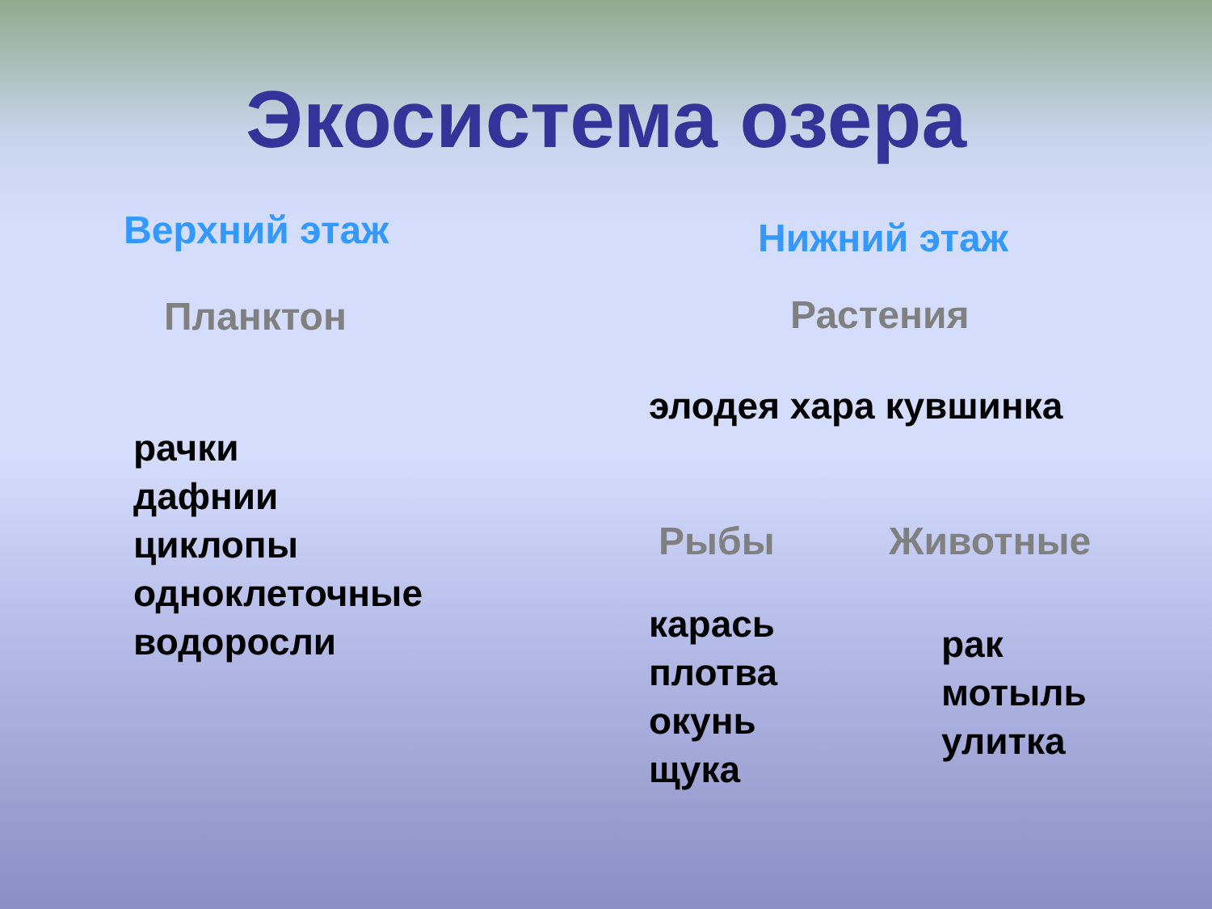Экосистема озера
Верхний этаж
Планктон
рачки
дафнии
циклопы
одноклеточные
водоросли
Нижний этаж
Растения
элодея хара кувшинка
Рыбы
карась
плотва
окунь
щука
Животные
рак
мотыль
улитка